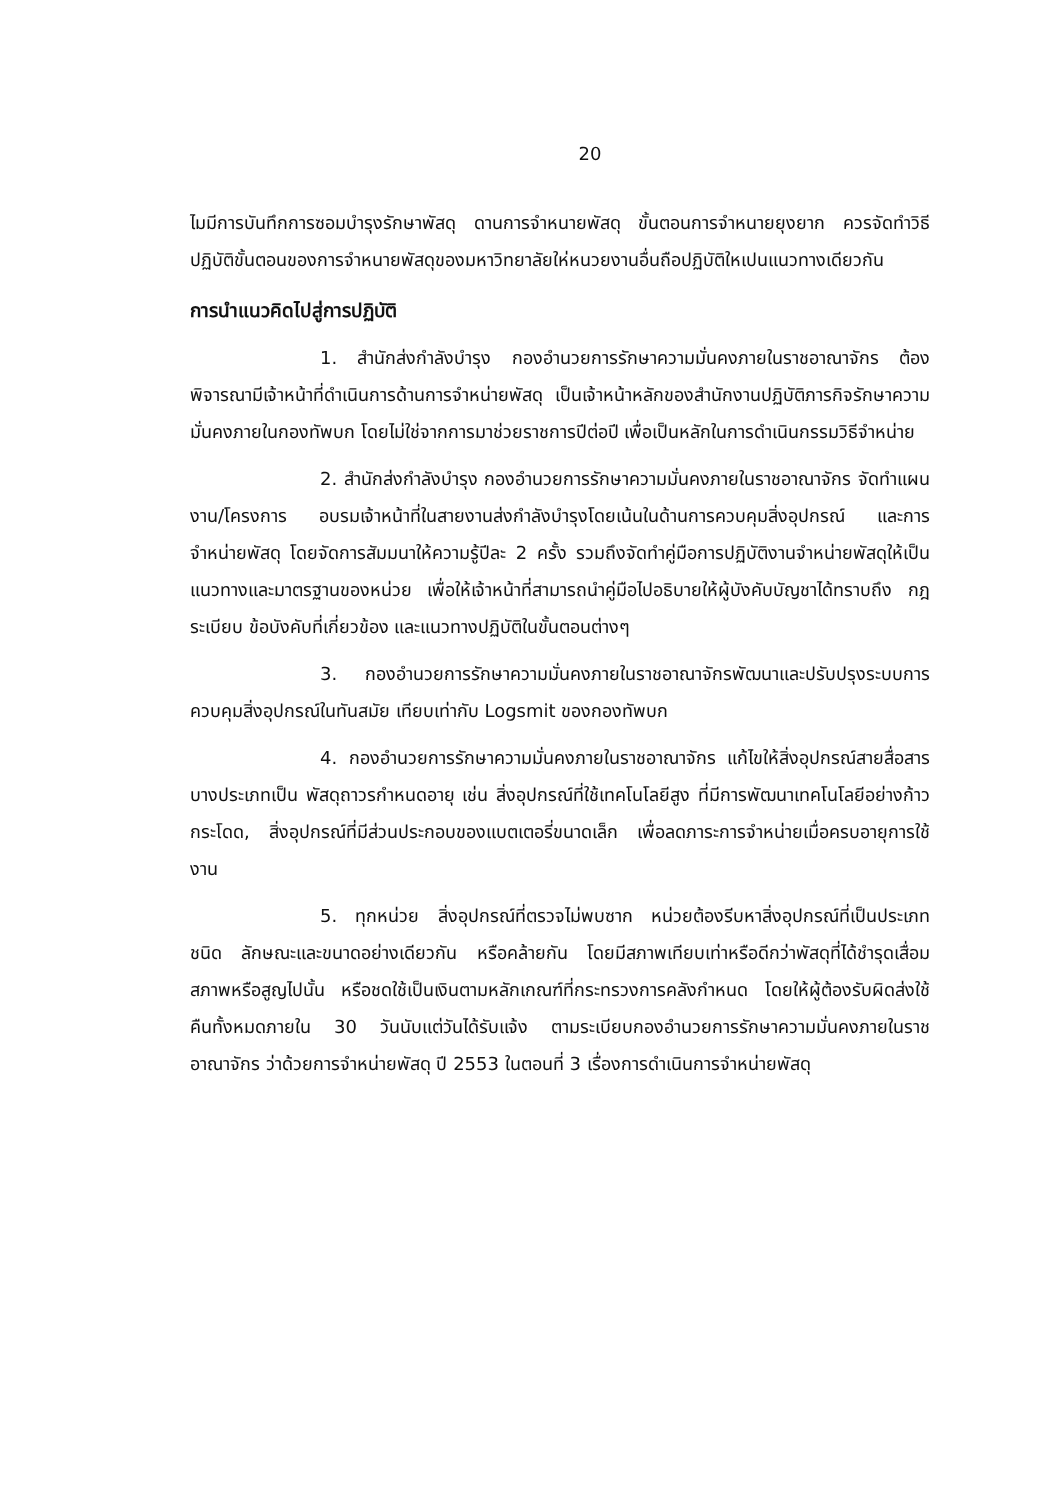20
ไมมีการบันทึกการซอมบำรุงรักษาพัสดุ ดานการจำหนายพัสดุ ขั้นตอนการจำหนายยุงยาก ควรจัดทำวิธีปฏิบัติขั้นตอนของการจำหนายพัสดุของมหาวิทยาลัยให่หนวยงานอื่นถือปฏิบัติใหเปนแนวทางเดียวกัน
การนำแนวคิดไปสู่การปฏิบัติ
1. สำนักส่งกำลังบำรุง กองอำนวยการรักษาความมั่นคงภายในราชอาณาจักร ต้องพิจารณามีเจ้าหน้าที่ดำเนินการด้านการจำหน่ายพัสดุ เป็นเจ้าหน้าหลักของสำนักงานปฏิบัติภารกิจรักษาความมั่นคงภายในกองทัพบก โดยไม่ใช่จากการมาช่วยราชการปีต่อปี เพื่อเป็นหลักในการดำเนินกรรมวิธีจำหน่าย
2. สำนักส่งกำลังบำรุง กองอำนวยการรักษาความมั่นคงภายในราชอาณาจักร จัดทำแผนงาน/โครงการ อบรมเจ้าหน้าที่ในสายงานส่งกำลังบำรุงโดยเน้นในด้านการควบคุมสิ่งอุปกรณ์ และการจำหน่ายพัสดุ โดยจัดการสัมมนาให้ความรู้ปีละ 2 ครั้ง รวมถึงจัดทำคู่มือการปฏิบัติงานจำหน่ายพัสดุให้เป็นแนวทางและมาตรฐานของหน่วย เพื่อให้เจ้าหน้าที่สามารถนำคู่มือไปอธิบายให้ผู้บังคับบัญชาได้ทราบถึง กฎ ระเบียบ ข้อบังคับที่เกี่ยวข้อง และแนวทางปฏิบัติในขั้นตอนต่างๆ
3. กองอำนวยการรักษาความมั่นคงภายในราชอาณาจักรพัฒนาและปรับปรุงระบบการควบคุมสิ่งอุปกรณ์ในทันสมัย เทียบเท่ากับ Logsmit ของกองทัพบก
4. กองอำนวยการรักษาความมั่นคงภายในราชอาณาจักร แก้ไขให้สิ่งอุปกรณ์สายสื่อสารบางประเภทเป็น พัสดุถาวรกำหนดอายุ เช่น สิ่งอุปกรณ์ที่ใช้เทคโนโลยีสูง ที่มีการพัฒนาเทคโนโลยีอย่างก้าวกระโดด, สิ่งอุปกรณ์ที่มีส่วนประกอบของแบตเตอรี่ขนาดเล็ก เพื่อลดภาระการจำหน่ายเมื่อครบอายุการใช้งาน
5. ทุกหน่วย สิ่งอุปกรณ์ที่ตรวจไม่พบซาก หน่วยต้องรีบหาสิ่งอุปกรณ์ที่เป็นประเภท ชนิด ลักษณะและขนาดอย่างเดียวกัน หรือคล้ายกัน โดยมีสภาพเทียบเท่าหรือดีกว่าพัสดุที่ได้ชำรุดเสื่อมสภาพหรือสูญไปนั้น หรือชดใช้เป็นเงินตามหลักเกณฑ์ที่กระทรวงการคลังกำหนด โดยให้ผู้ต้องรับผิดส่งใช้คืนทั้งหมดภายใน 30 วันนับแต่วันได้รับแจ้ง ตามระเบียบกองอำนวยการรักษาความมั่นคงภายในราชอาณาจักร ว่าด้วยการจำหน่ายพัสดุ ปี 2553 ในตอนที่ 3 เรื่องการดำเนินการจำหน่ายพัสดุ